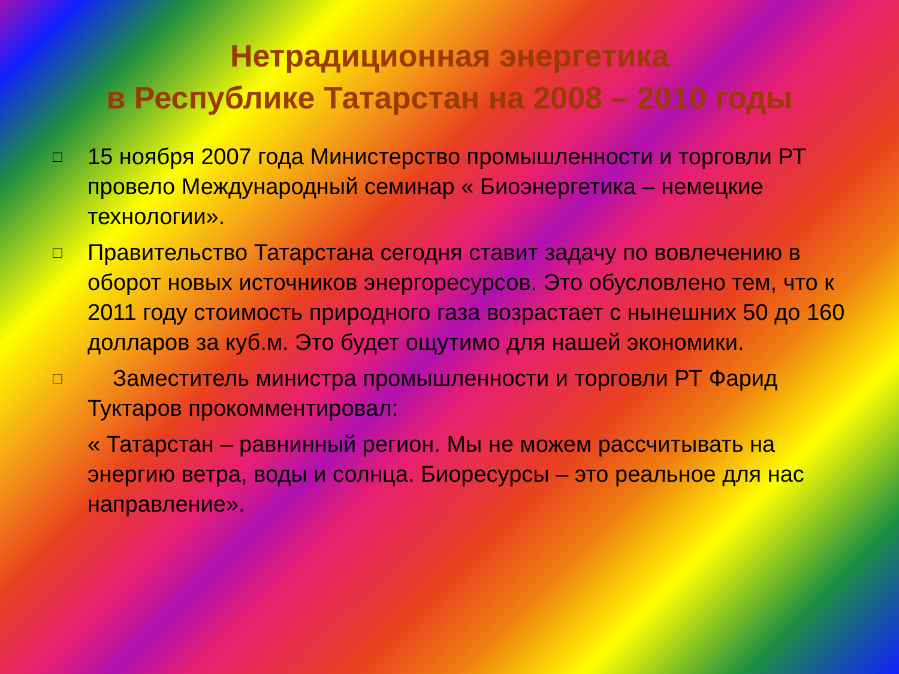Нетрадиционная энергетика
в Республике Татарстан на 2008 – 2010 годы
□ 15 ноября 2007 года Министерство промышленности и торговли РТ провело Международный семинар « Биоэнергетика – немецкие технологии».
□ Правительство Татарстана сегодня ставит задачу по вовлечению в оборот новых источников энергоресурсов. Это обусловлено тем, что к 2011 году стоимость природного газа возрастает с нынешних 50 до 160 долларов за куб.м. Это будет ощутимо для нашей экономики.
□ Заместитель министра промышленности и торговли РТ Фарид Туктаров прокомментировал:
« Татарстан – равнинный регион. Мы не можем рассчитывать на энергию ветра, воды и солнца. Биоресурсы – это реальное для нас направление».